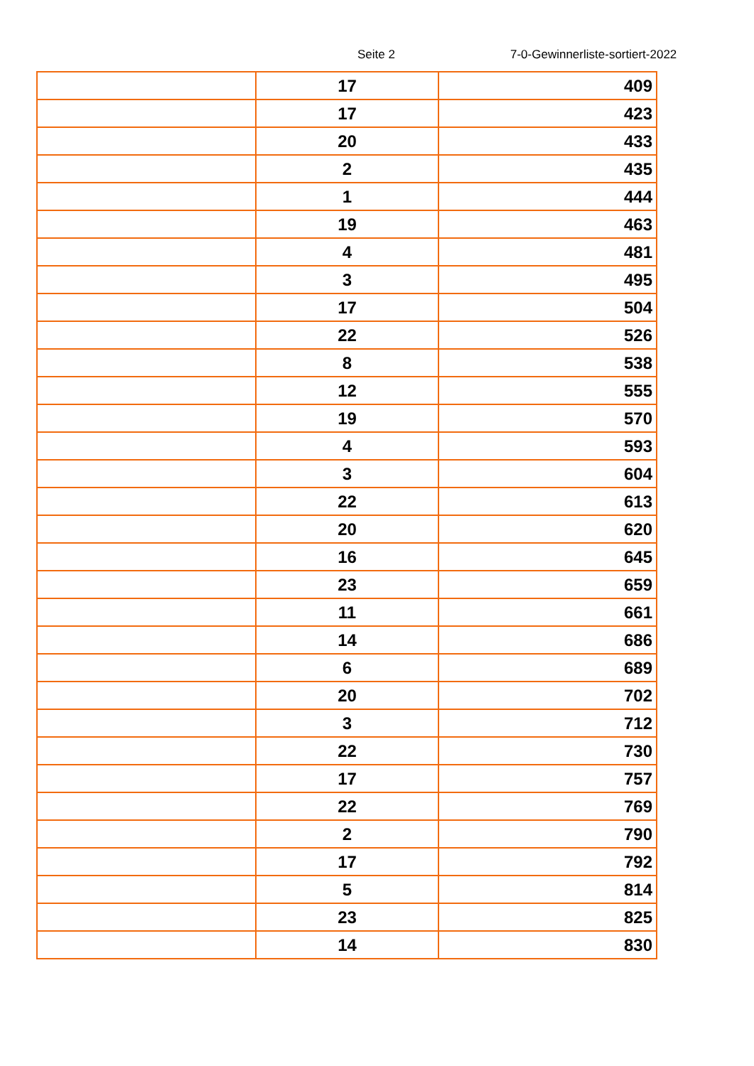Seite 2 7-0-Gewinnerliste-sortiert-2022
| | 17 | 409 |
| | 17 | 423 |
| | 20 | 433 |
| | 2 | 435 |
| | 1 | 444 |
| | 19 | 463 |
| | 4 | 481 |
| | 3 | 495 |
| | 17 | 504 |
| | 22 | 526 |
| | 8 | 538 |
| | 12 | 555 |
| | 19 | 570 |
| | 4 | 593 |
| | 3 | 604 |
| | 22 | 613 |
| | 20 | 620 |
| | 16 | 645 |
| | 23 | 659 |
| | 11 | 661 |
| | 14 | 686 |
| | 6 | 689 |
| | 20 | 702 |
| | 3 | 712 |
| | 22 | 730 |
| | 17 | 757 |
| | 22 | 769 |
| | 2 | 790 |
| | 17 | 792 |
| | 5 | 814 |
| | 23 | 825 |
| | 14 | 830 |